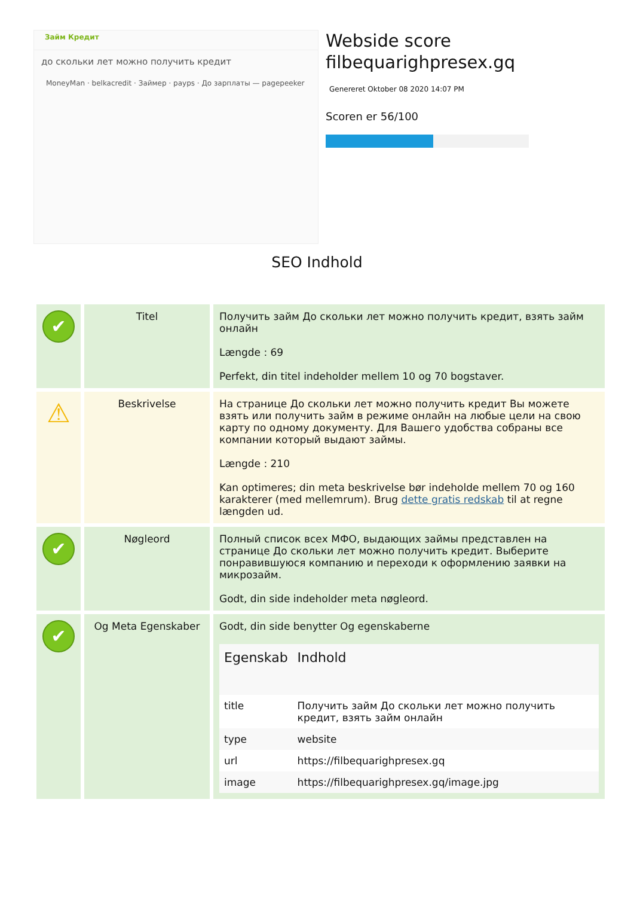Займ Кредит
до скольки лет можно получить кредит
MoneyMan · belkacredit · Займер · payps · До зарплаты — pagepeeker
Webside score
filbequarighpresex.gq
Genereret Oktober 08 2020 14:07 PM
Scoren er 56/100
SEO Indhold
| ✔ | Titel | Получить займ До скольки лет можно получить кредит, взять займ онлайн Længde : 69 Perfekt, din titel indeholder mellem 10 og 70 bogstaver. |
| ⚠ | Beskrivelse | На странице До скольки лет можно получить кредит Вы можете взять или получить займ в режиме онлайн на любые цели на свою карту по одному документу. Для Вашего удобства собраны все компании который выдают займы. Længde : 210 Kan optimeres; din meta beskrivelse bør indeholde mellem 70 og 160 karakterer (med mellemrum). Brug dette gratis redskab til at regne længden ud. |
| ✔ | Nøgleord | Полный список всех МФО, выдающих займы представлен на странице До скольки лет можно получить кредит. Выберите понравившуюся компанию и переходи к оформлению заявки на микрозайм. Godt, din side indeholder meta nøgleord. |
| ✔ | Og Meta Egenskaber | Godt, din side benytter Og egenskaberne / Egenskab / Indhold / / --- / --- / / title / Получить займ До скольки лет можно получить кредит, взять займ онлайн / / type / website / / url / https://filbequarighpresex.gq / / image / https://filbequarighpresex.gq/image.jpg / |